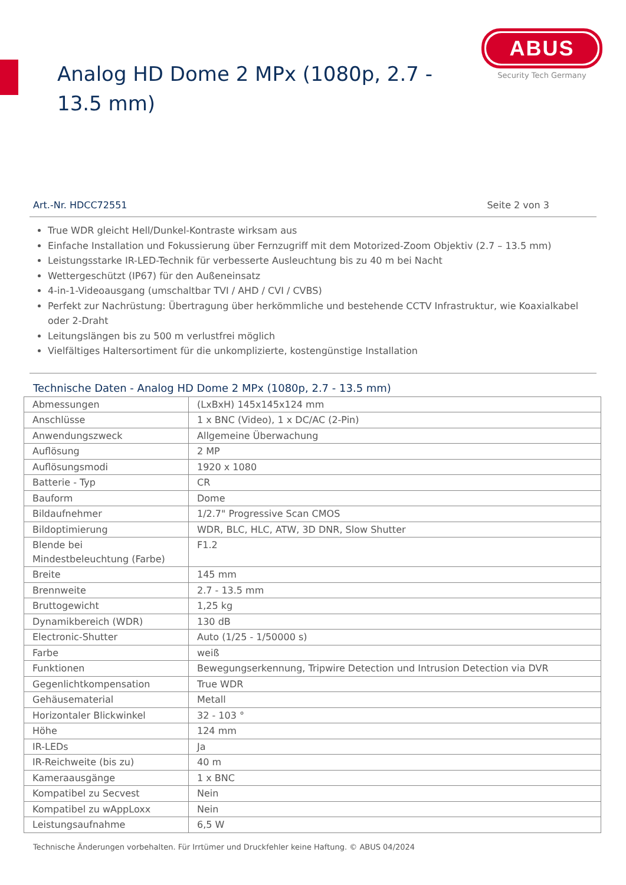Analog HD Dome 2 MPx (1080p, 2.7 - 13.5 mm)
ABUS
Security Tech Germany
Art.-Nr. HDCC72551 Seite 2 von 3
True WDR gleicht Hell/Dunkel-Kontraste wirksam aus
Einfache Installation und Fokussierung über Fernzugriff mit dem Motorized-Zoom Objektiv (2.7 – 13.5 mm)
Leistungsstarke IR-LED-Technik für verbesserte Ausleuchtung bis zu 40 m bei Nacht
Wettergeschützt (IP67) für den Außeneinsatz
4-in-1-Videoausgang (umschaltbar TVI / AHD / CVI / CVBS)
Perfekt zur Nachrüstung: Übertragung über herkömmliche und bestehende CCTV Infrastruktur, wie Koaxialkabel oder 2-Draht
Leitungslängen bis zu 500 m verlustfrei möglich
Vielfältiges Haltersortiment für die unkomplizierte, kostengünstige Installation
Technische Daten - Analog HD Dome 2 MPx (1080p, 2.7 - 13.5 mm)
| Abmessungen | (LxBxH) 145x145x124 mm |
| Anschlüsse | 1 x BNC (Video), 1 x DC/AC (2-Pin) |
| Anwendungszweck | Allgemeine Überwachung |
| Auflösung | 2 MP |
| Auflösungsmodi | 1920 x 1080 |
| Batterie - Typ | CR |
| Bauform | Dome |
| Bildaufnehmer | 1/2.7" Progressive Scan CMOS |
| Bildoptimierung | WDR, BLC, HLC, ATW, 3D DNR, Slow Shutter |
| Blende bei Mindestbeleuchtung (Farbe) | F1.2 |
| Breite | 145 mm |
| Brennweite | 2.7 - 13.5 mm |
| Bruttogewicht | 1,25 kg |
| Dynamikbereich (WDR) | 130 dB |
| Electronic-Shutter | Auto (1/25 - 1/50000 s) |
| Farbe | weiß |
| Funktionen | Bewegungserkennung, Tripwire Detection und Intrusion Detection via DVR |
| Gegenlichtkompensation | True WDR |
| Gehäusematerial | Metall |
| Horizontaler Blickwinkel | 32 - 103 ° |
| Höhe | 124 mm |
| IR-LEDs | Ja |
| IR-Reichweite (bis zu) | 40 m |
| Kameraausgänge | 1 x BNC |
| Kompatibel zu Secvest | Nein |
| Kompatibel zu wAppLoxx | Nein |
| Leistungsaufnahme | 6,5 W |
Technische Änderungen vorbehalten. Für Irrtümer und Druckfehler keine Haftung. © ABUS 04/2024